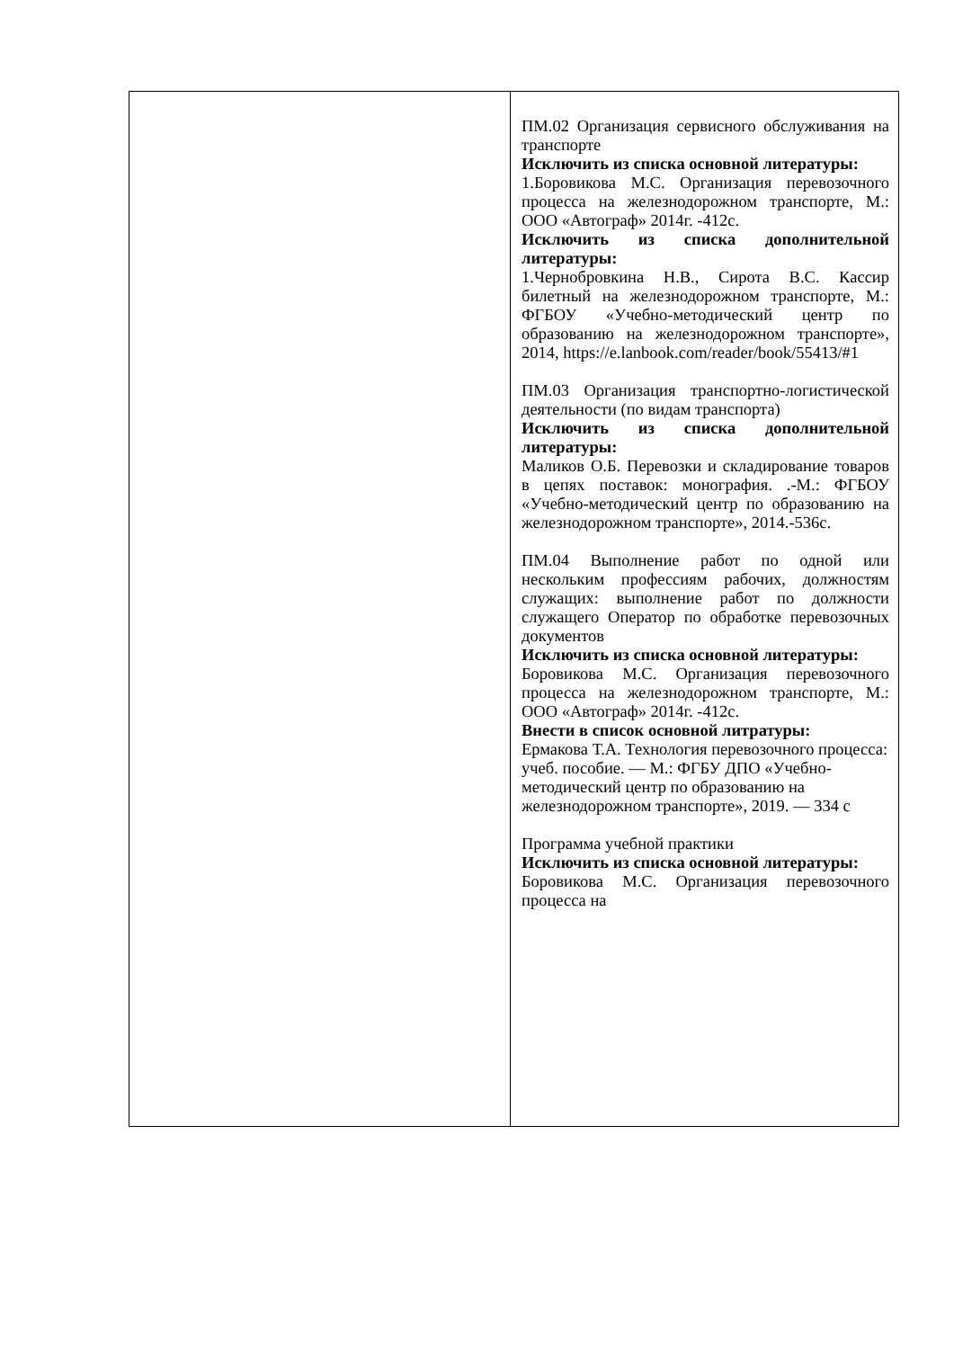| | ПМ.02 Организация сервисного обслуживания на транспорте Исключить из списка основной литературы: 1.Боровикова М.С. Организация перевозочного процесса на железнодорожном транспорте, М.: ООО «Автограф» 2014г. -412с. Исключить из списка дополнительной литературы: 1.Чернобровкина Н.В., Сирота В.С. Кассир билетный на железнодорожном транспорте, М.: ФГБОУ «Учебно-методический центр по образованию на железнодорожном транспорте», 2014, https://e.lanbook.com/reader/book/55413/#1 ПМ.03 Организация транспортно-логистической деятельности (по видам транспорта) Исключить из списка дополнительной литературы: Маликов О.Б. Перевозки и складирование товаров в цепях поставок: монография. .-М.: ФГБОУ «Учебно-методический центр по образованию на железнодорожном транспорте», 2014.-536с. ПМ.04 Выполнение работ по одной или нескольким профессиям рабочих, должностям служащих: выполнение работ по должности служащего Оператор по обработке перевозочных документов Исключить из списка основной литературы: Боровикова М.С. Организация перевозочного процесса на железнодорожном транспорте, М.: ООО «Автограф» 2014г. -412с. Внести в список основной литратуры: Ермакова Т.А. Технология перевозочного процесса: учеб. пособие. — М.: ФГБУ ДПО «Учебно-методический центр по образованию на железнодорожном транспорте», 2019. — 334 с Программа учебной практики Исключить из списка основной литературы: Боровикова М.С. Организация перевозочного процесса на |